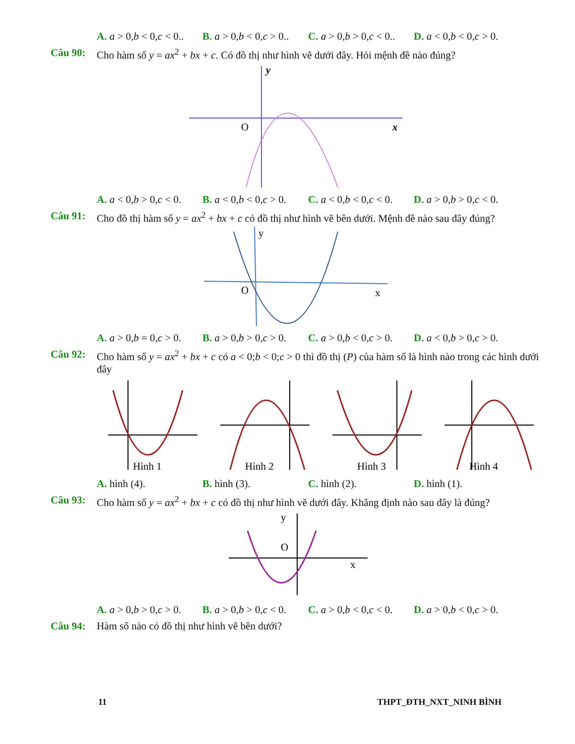A. a > 0,b < 0,c < 0.. B. a > 0,b < 0,c > 0.. C. a > 0,b > 0,c < 0.. D. a < 0,b < 0,c > 0.
Câu 90: Cho hàm số y = ax<sup>2</sup> + bx + c. Có đồ thị như hình vẽ dưới đây. Hỏi mệnh đề nào đúng?
y
x
O
A. a < 0,b > 0,c < 0. B. a < 0,b < 0,c > 0. C. a < 0,b < 0,c < 0. D. a > 0,b > 0,c < 0.
Câu 91: Cho đồ thị hàm số y = ax<sup>2</sup> + bx + c có đồ thị như hình vẽ bên dưới. Mệnh đề nào sau đây đúng?
y
x
O
A. a > 0,b = 0,c > 0. B. a > 0,b > 0,c > 0. C. a > 0,b < 0,c > 0. D. a < 0,b > 0,c > 0.
Câu 92: Cho hàm số y = ax<sup>2</sup> + bx + c có a < 0;b < 0;c > 0 thì đồ thị (P) của hàm số là hình nào trong các hình dưới đây
Hình 1
Hình 2
Hình 3
Hình 4
A. hình (4). B. hình (3). C. hình (2). D. hình (1).
Câu 93: Cho hàm số y = ax<sup>2</sup> + bx + c có đồ thị như hình vẽ dưới đây. Khẳng định nào sau đây là đúng?
y
x
O
A. a > 0,b > 0,c > 0. B. a > 0,b > 0,c < 0. C. a > 0,b < 0,c < 0. D. a > 0,b < 0,c > 0.
Câu 94: Hàm số nào có đồ thị như hình vẽ bên dưới?
11 THPT_ĐTH_NXT_NINH BÌNH